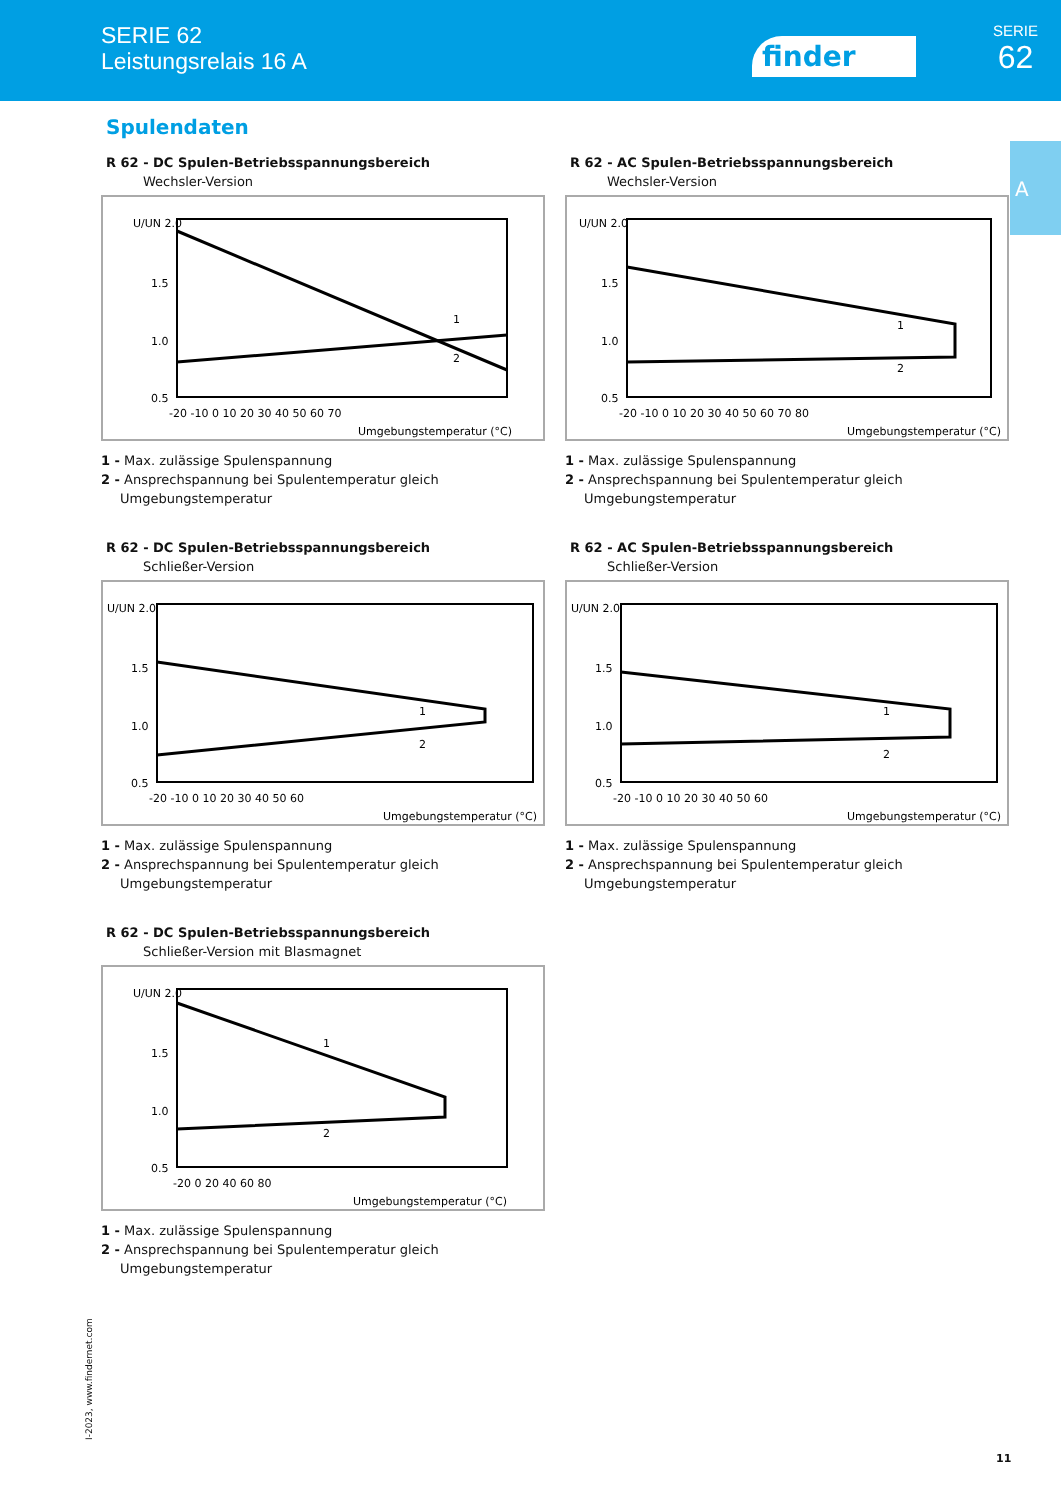SERIE 62
Leistungsrelais 16 A
finder
SERIE
62
A
Spulendaten
R 62 - DC Spulen-Betriebsspannungsbereich
Wechsler-Version
U/UN 2.0
1.5
1.0
0.5
-20 -10 0 10 20 30 40 50 60 70
Umgebungstemperatur (°C)
1
2
1 - Max. zulässige Spulenspannung
2 - Ansprechspannung bei Spulentemperatur gleich
Umgebungstemperatur
R 62 - AC Spulen-Betriebsspannungsbereich
Wechsler-Version
U/UN 2.0
1.5
1.0
0.5
-20 -10 0 10 20 30 40 50 60 70 80
Umgebungstemperatur (°C)
1
2
1 - Max. zulässige Spulenspannung
2 - Ansprechspannung bei Spulentemperatur gleich
Umgebungstemperatur
R 62 - DC Spulen-Betriebsspannungsbereich
Schließer-Version
U/UN 2.0
1.5
1.0
0.5
-20 -10 0 10 20 30 40 50 60
Umgebungstemperatur (°C)
1
2
1 - Max. zulässige Spulenspannung
2 - Ansprechspannung bei Spulentemperatur gleich
Umgebungstemperatur
R 62 - AC Spulen-Betriebsspannungsbereich
Schließer-Version
U/UN 2.0
1.5
1.0
0.5
-20 -10 0 10 20 30 40 50 60
Umgebungstemperatur (°C)
1
2
1 - Max. zulässige Spulenspannung
2 - Ansprechspannung bei Spulentemperatur gleich
Umgebungstemperatur
R 62 - DC Spulen-Betriebsspannungsbereich
Schließer-Version mit Blasmagnet
U/UN 2.0
1.5
1.0
0.5
-20 0 20 40 60 80
Umgebungstemperatur (°C)
1
2
1 - Max. zulässige Spulenspannung
2 - Ansprechspannung bei Spulentemperatur gleich
Umgebungstemperatur
I-2023, www.findernet.com
11